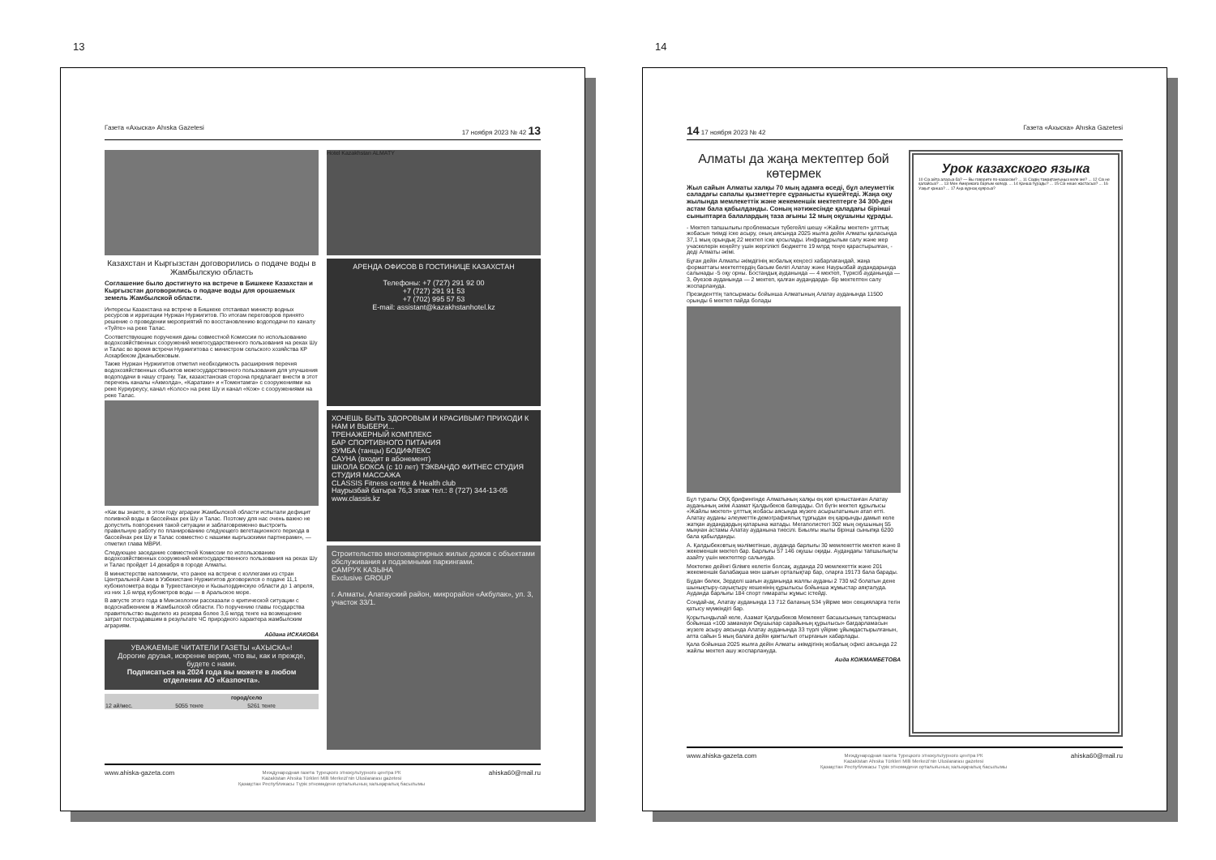13
Газета «Ахыска» Ahıska Gazetesi 17 ноября 2023 № 42 13
Казахстан и Кыргызстан договорились о подаче воды в Жамбылскую область
Соглашение было достигнуто на встрече в Бишкеке Казахстан и Кыргызстан договорились о подаче воды для орошаемых земель Жамбылской области.
Интересы Казахстана на встрече в Бишкеке отстаивал министр водных ресурсов и ирригации Нуржан Нуржигитов. По итогам переговоров принято решение о проведении мероприятий по восстановлению водоподачи по каналу «Туйте» на реке Талас.
Соответствующие поручения даны совместной Комиссии по использованию водохозяйственных сооружений межгосударственного пользования на реках Шу и Талас во время встречи Нуржигитова с министром сельского хозяйства КР Аскарбеком Джаныбековым.
Также Нуржан Нуржигитов отметил необходимость расширения перечня водохозяйственных объектов межгосударственного пользования для улучшения водоподачи в нашу страну. Так, казахстанская сторона предлагает внести в этот перечень каналы «Акмолда», «Каратаки» и «Томентамга» с сооружениями на реке Куркуреусу, канал «Колос» на реке Шу и канал «Кож» с сооружениями на реке Талас.
«Как вы знаете, в этом году аграрии Жамбылской области испытали дефицит поливной воды в бассейнах рек Шу и Талас. Поэтому для нас очень важно не допустить повторения такой ситуации и заблаговременно выстроить правильную работу по планированию следующего вегетационного периода в бассейнах рек Шу и Талас совместно с нашими кыргызскими партнерами», — отметил глава МВРИ.
Следующее заседание совместной Комиссии по использованию водохозяйственных сооружений межгосударственного пользования на реках Шу и Талас пройдет 14 декабря в городе Алматы.
В министерстве напомнили, что ранее на встрече с коллегами из стран Центральной Азии в Узбекистане Нуржигитов договорился о подаче 11,1 кубокилометра воды в Туркестанскую и Кызылординскую области до 1 апреля, из них 1,6 млрд кубометров воды — в Аральское море.
В августе этого года в Минэкологии рассказали о критической ситуации с водоснабжением в Жамбылской области. По поручению главы государства правительство выделило из резерва более 3,6 млрд тенге на возмещение затрат пострадавшим в результате ЧС природного характера жамбылским аграриям.
Айдана ИСКАКОВА
УВАЖАЕМЫЕ ЧИТАТЕЛИ ГАЗЕТЫ «АХЫСКА»!
Дорогие друзья, искренне верим, что вы, как и прежде, будете с нами.
Подписаться на 2024 года вы можете в любом отделении АО «Казпочта».
| | город/село | |
| --- | --- | --- |
| 12 ай/мес. | 5055 тенге | 5261 тенге |
Hotel Kazakhstan ALMATY
АРЕНДА ОФИСОВ В ГОСТИНИЦЕ КАЗАХСТАН
Телефоны: +7 (727) 291 92 00
+7 (727) 291 91 53
+7 (702) 995 57 53
E-mail: assistant@kazakhstanhotel.kz
ХОЧЕШЬ БЫТЬ ЗДОРОВЫМ И КРАСИВЫМ? ПРИХОДИ К НАМ И ВЫБЕРИ...
ТРЕНАЖЕРНЫЙ КОМПЛЕКС
БАР СПОРТИВНОГО ПИТАНИЯ
ЗУМБА (танцы) БОДИФЛЕКС
САУНА (входит в абонемент)
ШКОЛА БОКСА (с 10 лет) ТЭКВАНДО ФИТНЕС СТУДИЯ СТУДИЯ МАССАЖА
CLASSIS Fitness centre & Health club
Наурызбай батыра 76,3 этаж тел.: 8 (727) 344-13-05 www.classis.kz
Строительство многоквартирных жилых домов с объектами обслуживания и подземными паркингами.
САМРУК КАЗЫНА
Exclusive GROUP
г. Алматы, Алатауский район, микрорайон «Акбулак», ул. 3, участок 33/1.
www.ahiska-gazeta.com Международная газета Турецкого этнокультурного центра РК
Kazakistan Ahıska Türkleri Milli Merkezi'nin Uluslararası gazetesi
Қазақстан Республикасы Түрік этномәдени орталығының халықаралық басылымы ahiska60@mail.ru
14
14 17 ноября 2023 № 42 Газета «Ахыска» Ahıska Gazetesi
Алматы да жаңа мектептер бой көтермек
Жыл сайын Алматы халқы 70 мың адамға өседі, бұл әлеуметтік саладағы сапалы қызметтерге сұранысты күшейтеді. Жаңа оқу жылында мемлекеттік және жекеменшік мектептерге 34 300-ден астам бала қабылданды. Соның нәтижесінде қаладағы бірінші сыныптарға балалардың таза ағыны 12 мың оқушыны құрады.
- Мектеп тапшылығы проблемасын түбегейлі шешу «Жайлы мектеп» ұлттық жобасын тиімді іске асыру, оның аясында 2025 жылға дейін Алматы қаласында 37,1 мың орындық 22 мектеп іске қосылады. Инфрақұрылым салу және жер учаскелерін кеңейту үшін жергілікті бюджетте 19 млрд теңге қарастырылған, - деді Алматы әкімі.
Бұған дейін Алматы әкімдігінің жобалық кеңсесі хабарлағандай, жаңа форматтағы мектептердің басым бөлігі Алатау және Наурызбай аудандарында салынады -5 оқу орны. Бостандық ауданында — 4 мектеп, Түрксіб ауданында — 3, Әуезов ауданында — 2 мектеп, қалған аудандарда- бір мектептен салу жоспарлануда.
Президенттің тапсырмасы бойынша Алматының Алатау ауданында 11500 орынды 6 мектеп пайда болады
Бұл туралы ОҚҚ брифингінде Алматының халқы ең көп қоныстанған Алатау ауданының әкімі Азамат Қалдыбеков баяндады. Ол бүгін мектеп құрылысы «Жайлы мектеп» ұлттық жобасы аясында жүзеге асырылатынын атап өтті. Алатау ауданы әлеуметтік-демографиялық тұрғыдан ең қарқынды дамып келе жатқан аудандардың қатарына жатады. Мегаполистегі 302 мың оқушының 55 мыңнан астамы Алатау ауданына тиесілі. Биылғы жылы бірінші сыныпқа 6200 бала қабылданды.
А. Қалдыбековтың мәліметінше, ауданда барлығы 30 мемлекеттік мектеп және 8 жекеменшік мектеп бар. Барлығы 57 146 оқушы оқиды. Аудандағы тапшылықты азайту үшін мектептер салынуда.
Мектепке дейінгі білімге келетін болсақ, ауданда 20 мемлекеттік және 201 жекеменшік балабақша мен шағын орталықтар бар, оларға 19173 бала барады.
Бұдан бөлек, Зерделі шағын ауданында жалпы ауданы 2 730 м2 болатын дене шынықтыру-сауықтыру кешенінің құрылысы бойынша жұмыстар аяқталуда. Ауданда барлығы 184 спорт гимараты жұмыс істейді.
Сондай-ақ, Алатау ауданында 13 712 баланың 534 үйірме мен секцияларға тегін қатысу мүмкіндігі бар.
Қорытындылай келе, Азамат Қалдыбеков Мемлекет басшысының тапсырмасы бойынша «100 заманауи Оқушылар сарайының құрылысы» бағдарламасын жүзеге асыру аясында Алатау ауданында 33 түрлі үйірме ұйымдастырылғанын, апта сайын 5 мың балаға дейін қамтылып отырғанын хабарлады.
Қала бойынша 2025 жылға дейін Алматы әкімдігінің жобалық офисі аясында 22 жайлы мектеп ашу жоспарлануда.
Аида КОЖМАМБЕТОВА
Урок казахского языка
10 Сіз айта аласыз ба? — Вы говорите по-казахски? ... 11 Сіздің тамақтанғыңыз келе ме? ... 12 Сіз не қалайсыз? ... 13 Мен Америкаға барғым келеді. ... 14 Қанша тұрады? ... 15 Сіз неше жастасыз? ... 16 Уақыт қанша? ... 17 Аңа кұрнақ кұярсыз?
www.ahiska-gazeta.com Международная газета Турецкого этнокультурного центра РК
Kazakistan Ahıska Türkleri Milli Merkezi'nin Uluslararası gazetesi
Қазақстан Республикасы Түрік этномәдени орталығының халықаралық басылымы ahiska60@mail.ru